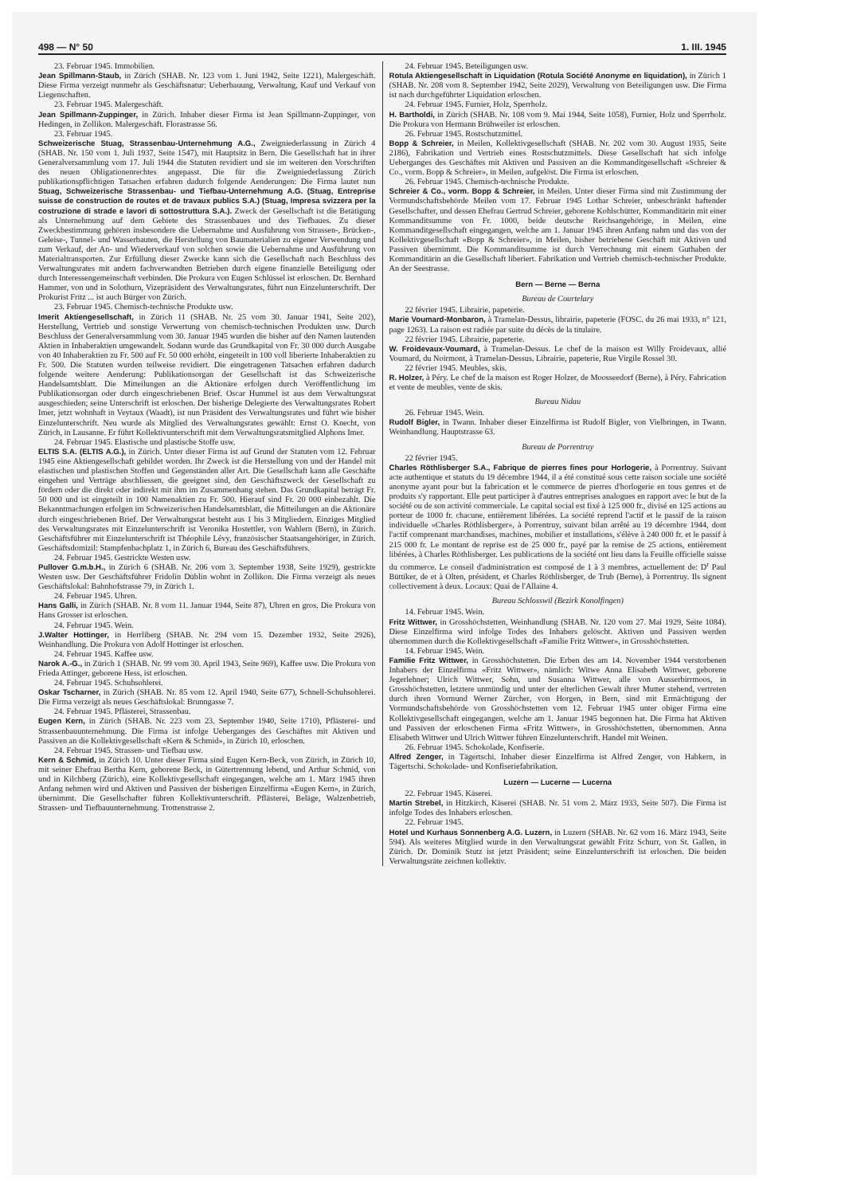498 — N° 50 1. III. 1945
23. Februar 1945. Immobilien.
Jean Spillmann-Staub, in Zürich (SHAB. Nr. 123 vom 1. Juni 1942, Seite 1221), Malergeschäft. Diese Firma verzeigt nunmehr als Geschäftsnatur: Ueberbauung, Verwaltung, Kauf und Verkauf von Liegenschaften.
23. Februar 1945. Malergeschäft.
Jean Spillmann-Zuppinger, in Zürich. Inhaber dieser Firma ist Jean Spillmann-Zuppinger, von Hedingen, in Zollikon. Malergeschäft. Florastrasse 56.
23. Februar 1945.
Schweizerische Stuag, Strassenbau-Unternehmung A.G., Zweigniederlassung in Zürich 4 (SHAB. Nr. 150 vom 1. Juli 1937, Seite 1547), mit Hauptsitz in Bern. Die Gesellschaft hat in ihrer Generalversammlung vom 17. Juli 1944 die Statuten revidiert und sie im weiteren den Vorschriften des neuen Obligationenrechtes angepasst. Die für die Zweigniederlassung Zürich publikationspflichtigen Tatsachen erfahren dadurch folgende Aenderungen: Die Firma lautet nun Stuag, Schweizerische Strassenbau- und Tiefbau-Unternehmung A.G. (Stuag, Entreprise suisse de construction de routes et de travaux publics S.A.) (Stuag, Impresa svizzera per la costruzione di strade e lavori di sottostruttura S.A.). Zweck der Gesellschaft ist die Betätigung als Unternehmung auf dem Gebiete des Strassenbaues und des Tiefbaues. Zu dieser Zweckbestimmung gehören insbesondere die Uebernahme und Ausführung von Strassen-, Brücken-, Geleise-, Tunnel- und Wasserbauten, die Herstellung von Baumaterialien zu eigener Verwendung und zum Verkauf, der An- und Wiederverkauf von solchen sowie die Uebernahme und Ausführung von Materialtransporten. Zur Erfüllung dieser Zwecke kann sich die Gesellschaft nach Beschluss des Verwaltungsrates mit andern fachverwandten Betrieben durch eigene finanzielle Beteiligung oder durch Interessengemeinschaft verbinden. Die Prokura von Eugen Schlüssel ist erloschen. Dr. Bernhard Hammer, von und in Solothurn, Vizepräsident des Verwaltungsrates, führt nun Einzelunterschrift. Der Prokurist Fritz ... ist auch Bürger von Zürich.
23. Februar 1945. Chemisch-technische Produkte usw.
Imerit Aktiengesellschaft, in Zürich 11 (SHAB. Nr. 25 vom 30. Januar 1941, Seite 202), Herstellung, Vertrieb und sonstige Verwertung von chemisch-technischen Produkten usw. Durch Beschluss der Generalversammlung vom 30. Januar 1945 wurden die bisher auf den Namen lautenden Aktien in Inhaberaktien umgewandelt. Sodann wurde das Grundkapital von Fr. 30 000 durch Ausgabe von 40 Inhaberaktien zu Fr. 500 auf Fr. 50 000 erhöht, eingeteilt in 100 voll liberierte Inhaberaktien zu Fr. 500. Die Statuten wurden teilweise revidiert. Die eingetragenen Tatsachen erfahren dadurch folgende weitere Aenderung: Publikationsorgan der Gesellschaft ist das Schweizerische Handelsamtsblatt. Die Mitteilungen an die Aktionäre erfolgen durch Veröffentlichung im Publikationsorgan oder durch eingeschriebenen Brief. Oscar Hummel ist aus dem Verwaltungsrat ausgeschieden; seine Unterschrift ist erloschen. Der bisherige Delegierte des Verwaltungsrates Robert Imer, jetzt wohnhaft in Veytaux (Waadt), ist nun Präsident des Verwaltungsrates und führt wie bisher Einzelunterschrift. Neu wurde als Mitglied des Verwaltungsrates gewählt: Ernst O. Knecht, von Zürich, in Lausanne. Er führt Kollektivunterschrift mit dem Verwaltungsratsmitglied Alphons Imer.
24. Februar 1945. Elastische und plastische Stoffe usw.
ELTIS S.A. (ELTIS A.G.), in Zürich. Unter dieser Firma ist auf Grund der Statuten vom 12. Februar 1945 eine Aktiengesellschaft gebildet worden. Ihr Zweck ist die Herstellung von und der Handel mit elastischen und plastischen Stoffen und Gegenständen aller Art. Die Gesellschaft kann alle Geschäfte eingehen und Verträge abschliessen, die geeignet sind, den Geschäftszweck der Gesellschaft zu fördern oder die direkt oder indirekt mit ihm im Zusammenhang stehen. Das Grundkapital beträgt Fr. 50 000 und ist eingeteilt in 100 Namenaktien zu Fr. 500. Hierauf sind Fr. 20 000 einbezahlt. Die Bekanntmachungen erfolgen im Schweizerischen Handelsamtsblatt, die Mitteilungen an die Aktionäre durch eingeschriebenen Brief. Der Verwaltungsrat besteht aus 1 bis 3 Mitgliedern. Einziges Mitglied des Verwaltungsrates mit Einzelunterschrift ist Veronika Hostettler, von Wahlern (Bern), in Zürich. Geschäftsführer mit Einzelunterschrift ist Théophile Lévy, französischer Staatsangehöriger, in Zürich. Geschäftsdomizil: Stampfenbachplatz 1, in Zürich 6, Bureau des Geschäftsführers.
24. Februar 1945. Gestrickte Westen usw.
Pullover G.m.b.H., in Zürich 6 (SHAB. Nr. 206 vom 3. September 1938, Seite 1929), gestrickte Westen usw. Der Geschäftsführer Fridolin Düblin wohnt in Zollikon. Die Firma verzeigt als neues Geschäftslokal: Bahnhofstrasse 79, in Zürich 1.
24. Februar 1945. Uhren.
Hans Galli, in Zürich (SHAB. Nr. 8 vom 11. Januar 1944, Seite 87), Uhren en gros. Die Prokura von Hans Grosser ist erloschen.
24. Februar 1945. Wein.
J.Walter Hottinger, in Herrliberg (SHAB. Nr. 294 vom 15. Dezember 1932, Seite 2926), Weinhandlung. Die Prokura von Adolf Hottinger ist erloschen.
24. Februar 1945. Kaffee usw.
Narok A.-G., in Zürich 1 (SHAB. Nr. 99 vom 30. April 1943, Seite 969), Kaffee usw. Die Prokura von Frieda Attinger, geborene Hess, ist erloschen.
24. Februar 1945. Schuhsohlerei.
Oskar Tscharner, in Zürich (SHAB. Nr. 85 vom 12. April 1940, Seite 677), Schnell-Schuhsohlerei. Die Firma verzeigt als neues Geschäftslokal: Brunngasse 7.
24. Februar 1945. Pflästerei, Strassenbau.
Eugen Kern, in Zürich (SHAB. Nr. 223 vom 23. September 1940, Seite 1710), Pflästerei- und Strassenbauunternehmung. Die Firma ist infolge Ueberganges des Geschäftes mit Aktiven und Passiven an die Kollektivgesellschaft «Kern & Schmid», in Zürich 10, erloschen.
24. Februar 1945. Strassen- und Tiefbau usw.
Kern & Schmid, in Zürich 10. Unter dieser Firma sind Eugen Kern-Beck, von Zürich, in Zürich 10, mit seiner Ehefrau Bertha Kern, geborene Beck, in Gütertrennung lebend, und Arthur Schmid, von und in Kilchberg (Zürich), eine Kollektivgesellschaft eingegangen, welche am 1. März 1945 ihren Anfang nehmen wird und Aktiven und Passiven der bisherigen Einzelfirma «Eugen Kern», in Zürich, übernimmt. Die Gesellschafter führen Kollektivunterschrift. Pflästerei, Beläge, Walzenbetrieb, Strassen- und Tiefbauunternehmung. Trottenstrasse 2.
24. Februar 1945. Beteiligungen usw.
Rotula Aktiengesellschaft in Liquidation (Rotula Société Anonyme en liquidation), in Zürich 1 (SHAB. Nr. 208 vom 8. September 1942, Seite 2029), Verwaltung von Beteiligungen usw. Die Firma ist nach durchgeführter Liquidation erloschen.
24. Februar 1945. Furnier, Holz, Sperrholz.
H. Bartholdi, in Zürich (SHAB. Nr. 108 vom 9. Mai 1944, Seite 1058), Furnier, Holz und Sperrholz. Die Prokura von Hermann Brühweiler ist erloschen.
26. Februar 1945. Rostschutzmittel.
Bopp & Schreier, in Meilen, Kollektivgesellschaft (SHAB. Nr. 202 vom 30. August 1935, Seite 2186), Fabrikation und Vertrieb eines Rostschutzmittels. Diese Gesellschaft hat sich infolge Ueberganges des Geschäftes mit Aktiven und Passiven an die Kommanditgesellschaft «Schreier & Co., vorm. Bopp & Schreier», in Meilen, aufgelöst. Die Firma ist erloschen.
26. Februar 1945. Chemisch-technische Produkte.
Schreier & Co., vorm. Bopp & Schreier, in Meilen. Unter dieser Firma sind mit Zustimmung der Vormundschaftsbehörde Meilen vom 17. Februar 1945 Lothar Schreier, unbeschränkt haftender Gesellschafter, und dessen Ehefrau Gertrud Schreier, geborene Kohlschütter, Kommanditärin mit einer Kommanditsumme von Fr. 1000, beide deutsche Reichsangehörige, in Meilen, eine Kommanditgesellschaft eingegangen, welche am 1. Januar 1945 ihren Anfang nahm und das von der Kollektivgesellschaft «Bopp & Schreier», in Meilen, bisher betriebene Geschäft mit Aktiven und Passiven übernimmt. Die Kommanditsumme ist durch Verrechnung mit einem Guthaben der Kommanditärin an die Gesellschaft liberiert. Fabrikation und Vertrieb chemisch-technischer Produkte. An der Seestrasse.
Bern — Berne — Berna
Bureau de Courtelary
22 février 1945. Librairie, papeterie.
Marie Voumard-Monbaron, à Tramelan-Dessus, librairie, papeterie (FOSC. du 26 mai 1933, n° 121, page 1263). La raison est radiée par suite du décès de la titulaire.
22 février 1945. Librairie, papeterie.
W. Froidevaux-Voumard, à Tramelan-Dessus. Le chef de la maison est Willy Froidevaux, allié Voumard, du Noirmont, à Tramelan-Dessus. Librairie, papeterie, Rue Virgile Rossel 30.
22 février 1945. Meubles, skis.
R. Holzer, à Péry. Le chef de la maison est Roger Holzer, de Moosseedorf (Berne), à Péry. Fabrication et vente de meubles, vente de skis.
Bureau Nidau
26. Februar 1945. Wein.
Rudolf Bigler, in Twann. Inhaber dieser Einzelfirma ist Rudolf Bigler, von Vielbringen, in Twann. Weinhandlung. Hauptstrasse 63.
Bureau de Porrentruy
22 février 1945.
Charles Röthlisberger S.A., Fabrique de pierres fines pour Horlogerie, à Porrentruy. Suivant acte authentique et statuts du 19 décembre 1944, il a été constitué sous cette raison sociale une société anonyme ayant pour but la fabrication et le commerce de pierres d'horlogerie en tous genres et de produits s'y rapportant. Elle peut participer à d'autres entreprises analogues en rapport avec le but de la société ou de son activité commerciale. Le capital social est fixé à 125 000 fr., divisé en 125 actions au porteur de 1000 fr. chacune, entièrement libérées. La société reprend l'actif et le passif de la raison individuelle «Charles Röthlisberger», à Porrentruy, suivant bilan arrêté au 19 décembre 1944, dont l'actif comprenant marchandises, machines, mobilier et installations, s'élève à 240 000 fr. et le passif à 215 000 fr. Le montant de reprise est de 25 000 fr., payé par la remise de 25 actions, entièrement libérées, à Charles Röthlisberger. Les publications de la société ont lieu dans la Feuille officielle suisse du commerce. Le conseil d'administration est composé de 1 à 3 membres, actuellement de: D<sup>r</sup> Paul Büttiker, de et à Olten, président, et Charles Röthlisberger, de Trub (Berne), à Porrentruy. Ils signent collectivement à deux. Locaux: Quai de l'Allaine 4.
Bureau Schlosswil (Bezirk Konolfingen)
14. Februar 1945. Wein.
Fritz Wittwer, in Grosshöchstetten, Weinhandlung (SHAB. Nr. 120 vom 27. Mai 1929, Seite 1084). Diese Einzelfirma wird infolge Todes des Inhabers gelöscht. Aktiven und Passiven werden übernommen durch die Kollektivgesellschaft «Familie Fritz Wittwer», in Grosshöchstetten.
14. Februar 1945. Wein.
Familie Fritz Wittwer, in Grosshöchstetten. Die Erben des am 14. November 1944 verstorbenen Inhabers der Einzelfirma «Fritz Wittwer», nämlich: Witwe Anna Elisabeth Wittwer, geborene Jegerlehner; Ulrich Wittwer, Sohn, und Susanna Wittwer, alle von Ausserbirrmoos, in Grosshöchstetten, letztere unmündig und unter der elterlichen Gewalt ihrer Mutter stehend, vertreten durch ihren Vormund Werner Zürcher, von Horgen, in Bern, sind mit Ermächtigung der Vormundschaftsbehörde von Grosshöchstetten vom 12. Februar 1945 unter obiger Firma eine Kollektivgesellschaft eingegangen, welche am 1. Januar 1945 begonnen hat. Die Firma hat Aktiven und Passiven der erloschenen Firma «Fritz Wittwer», in Grosshöchstetten, übernommen. Anna Elisabeth Wittwer und Ulrich Wittwer führen Einzelunterschrift. Handel mit Weinen.
26. Februar 1945. Schokolade, Konfiserie.
Alfred Zenger, in Tägertschi. Inhaber dieser Einzelfirma ist Alfred Zenger, von Habkern, in Tägertschi. Schokolade- und Konfiseriefabrikation.
Luzern — Lucerne — Lucerna
22. Februar 1945. Käserei.
Martin Strebel, in Hitzkirch, Käserei (SHAB. Nr. 51 vom 2. März 1933, Seite 507). Die Firma ist infolge Todes des Inhabers erloschen.
22. Februar 1945.
Hotel und Kurhaus Sonnenberg A.G. Luzern, in Luzern (SHAB. Nr. 62 vom 16. März 1943, Seite 594). Als weiteres Mitglied wurde in den Verwaltungsrat gewählt Fritz Schurr, von St. Gallen, in Zürich. Dr. Dominik Stutz ist jetzt Präsident; seine Einzelunterschrift ist erloschen. Die beiden Verwaltungsräte zeichnen kollektiv.